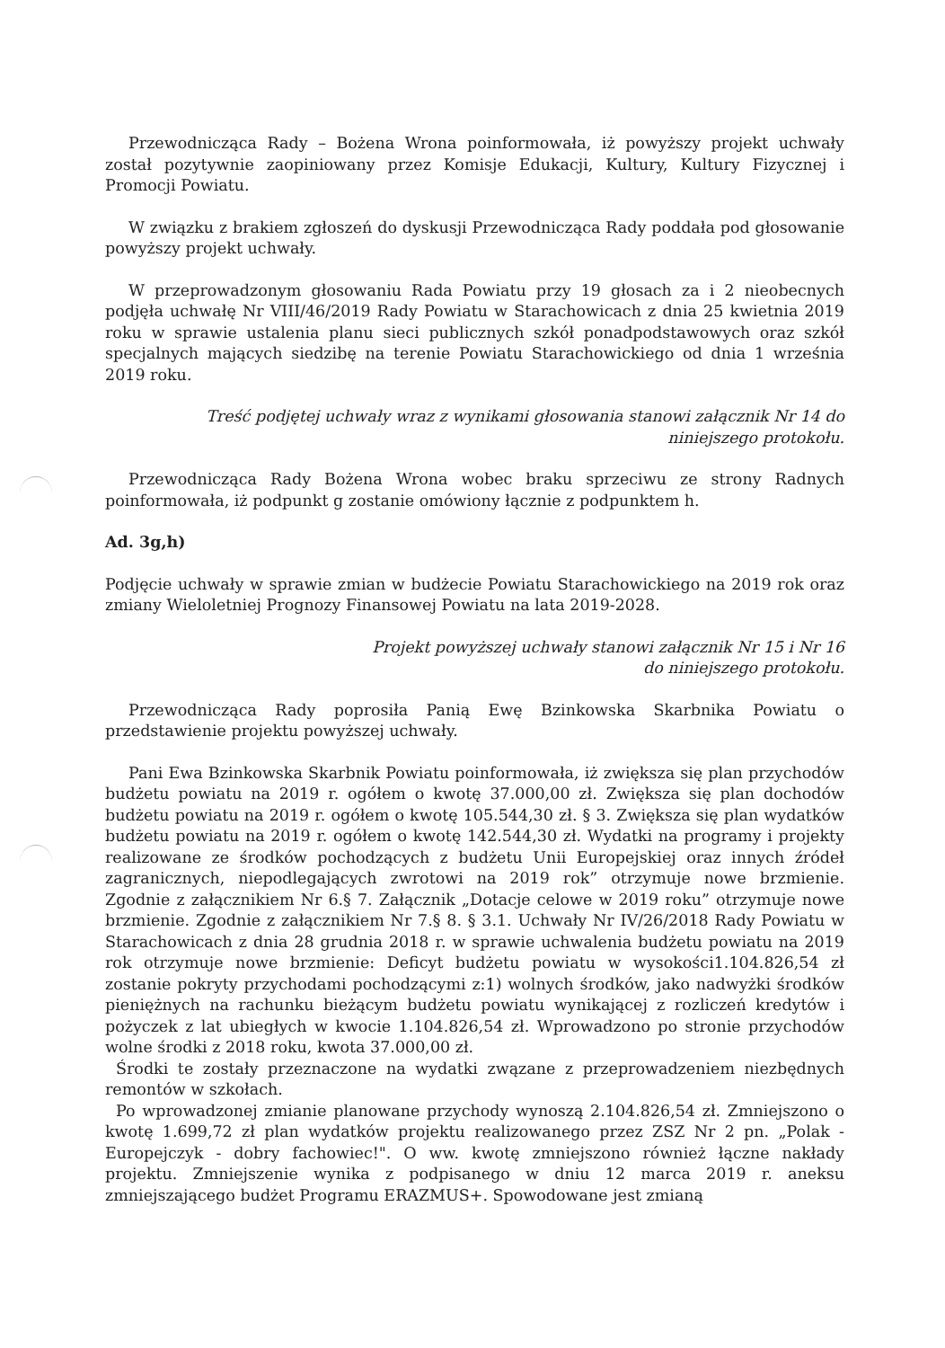Przewodnicząca Rady – Bożena Wrona poinformowała, iż powyższy projekt uchwały został pozytywnie zaopiniowany przez Komisje Edukacji, Kultury, Kultury Fizycznej i Promocji Powiatu.
W związku z brakiem zgłoszeń do dyskusji Przewodnicząca Rady poddała pod głosowanie powyższy projekt uchwały.
W przeprowadzonym głosowaniu Rada Powiatu przy 19 głosach za i 2 nieobecnych podjęła uchwałę Nr VIII/46/2019 Rady Powiatu w Starachowicach z dnia 25 kwietnia 2019 roku w sprawie ustalenia planu sieci publicznych szkół ponadpodstawowych oraz szkół specjalnych mających siedzibę na terenie Powiatu Starachowickiego od dnia 1 września 2019 roku.
Treść podjętej uchwały wraz z wynikami głosowania stanowi załącznik Nr 14 do
niniejszego protokołu.
Przewodnicząca Rady Bożena Wrona wobec braku sprzeciwu ze strony Radnych poinformowała, iż podpunkt g zostanie omówiony łącznie z podpunktem h.
Ad. 3g,h)
Podjęcie uchwały w sprawie zmian w budżecie Powiatu Starachowickiego na 2019 rok oraz zmiany Wieloletniej Prognozy Finansowej Powiatu na lata 2019-2028.
Projekt powyższej uchwały stanowi załącznik Nr 15 i Nr 16
do niniejszego protokołu.
Przewodnicząca Rady poprosiła Panią Ewę Bzinkowska Skarbnika Powiatu o przedstawienie projektu powyższej uchwały.
Pani Ewa Bzinkowska Skarbnik Powiatu poinformowała, iż zwiększa się plan przychodów budżetu powiatu na 2019 r. ogółem o kwotę 37.000,00 zł. Zwiększa się plan dochodów budżetu powiatu na 2019 r. ogółem o kwotę 105.544,30 zł. § 3. Zwiększa się plan wydatków budżetu powiatu na 2019 r. ogółem o kwotę 142.544,30 zł. Wydatki na programy i projekty realizowane ze środków pochodzących z budżetu Unii Europejskiej oraz innych źródeł zagranicznych, niepodlegających zwrotowi na 2019 rok” otrzymuje nowe brzmienie. Zgodnie z załącznikiem Nr 6.§ 7. Załącznik „Dotacje celowe w 2019 roku” otrzymuje nowe brzmienie. Zgodnie z załącznikiem Nr 7.§ 8. § 3.1. Uchwały Nr IV/26/2018 Rady Powiatu w Starachowicach z dnia 28 grudnia 2018 r. w sprawie uchwalenia budżetu powiatu na 2019 rok otrzymuje nowe brzmienie: Deficyt budżetu powiatu w wysokości1.104.826,54 zł zostanie pokryty przychodami pochodzącymi z:1) wolnych środków, jako nadwyżki środków pieniężnych na rachunku bieżącym budżetu powiatu wynikającej z rozliczeń kredytów i pożyczek z lat ubiegłych w kwocie 1.104.826,54 zł. Wprowadzono po stronie przychodów wolne środki z 2018 roku, kwota 37.000,00 zł.
Środki te zostały przeznaczone na wydatki zwązane z przeprowadzeniem niezbędnych remontów w szkołach.
Po wprowadzonej zmianie planowane przychody wynoszą 2.104.826,54 zł. Zmniejszono o kwotę 1.699,72 zł plan wydatków projektu realizowanego przez ZSZ Nr 2 pn. „Polak - Europejczyk - dobry fachowiec!". O ww. kwotę zmniejszono również łączne nakłady projektu. Zmniejszenie wynika z podpisanego w dniu 12 marca 2019 r. aneksu zmniejszającego budżet Programu ERAZMUS+. Spowodowane jest zmianą